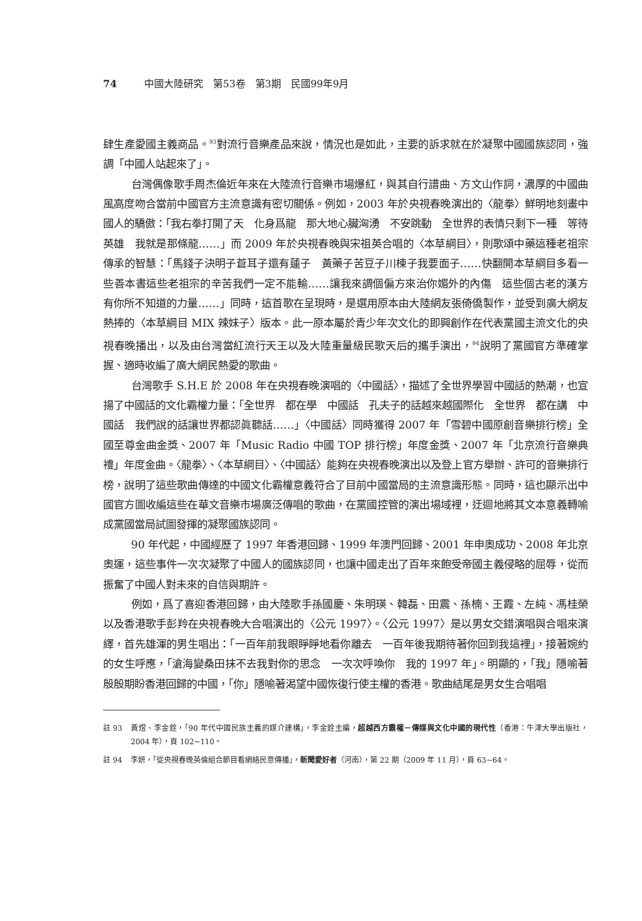74 中國大陸研究　第53卷　第3期　民國99年9月
肆生產愛國主義商品。<sup>93</sup>對流行音樂產品來說，情況也是如此，主要的訴求就在於凝聚中國國族認同，強調「中國人站起來了」。
台灣偶像歌手周杰倫近年來在大陸流行音樂市場爆紅，與其自行譜曲、方文山作詞，濃厚的中國曲風高度吻合當前中國官方主流意識有密切關係。例如，2003 年於央視春晚演出的〈龍拳〉鮮明地刻畫中國人的驕傲：「我右拳打開了天　化身爲龍　那大地心臟洶湧　不安跳動　全世界的表情只剩下一種　等待英雄　我就是那條龍……」而 2009 年於央視春晚與宋祖英合唱的〈本草綱目〉，則歌頌中藥這種老祖宗傳承的智慧：「馬錢子決明子蒼耳子還有蓮子　黃藥子苦豆子川楝子我要面子……快翻開本草綱目多看一些善本書這些老祖宗的辛苦我們一定不能輸……讓我來調個偏方來治你媚外的內傷　這些個古老的漢方　有你所不知道的力量……」同時，這首歌在呈現時，是選用原本由大陸網友張倚僑製作，並受到廣大網友熱捧的〈本草綱目 MIX 辣妹子〉版本。此一原本屬於青少年次文化的即興創作在代表黨國主流文化的央視春晚播出，以及由台灣當紅流行天王以及大陸重量級民歌天后的攜手演出，<sup>94</sup>說明了黨國官方準確掌握、適時收編了廣大網民熱愛的歌曲。
台灣歌手 S.H.E 於 2008 年在央視春晚演唱的〈中國話〉，描述了全世界學習中國話的熱潮，也宣揚了中國話的文化霸權力量：「全世界　都在學　中國話　孔夫子的話越來越國際化　全世界　都在講　中國話　我們說的話讓世界都認眞聽話……」〈中國話〉同時獲得 2007 年「雪碧中國原創音樂排行榜」全國至尊金曲金獎、2007 年「Music Radio 中國 TOP 排行榜」年度金獎、2007 年「北京流行音樂典禮」年度金曲。〈龍拳〉、〈本草綱目〉、〈中國話〉能夠在央視春晚演出以及登上官方舉辦、許可的音樂排行榜，說明了這些歌曲傳達的中國文化霸權意義符合了目前中國當局的主流意識形態。同時，這也顯示出中國官方圖收編這些在華文音樂市場廣泛傳唱的歌曲，在黨國控管的演出場域裡，迂迴地將其文本意義轉喻成黨國當局試圖發揮的凝聚國族認同。
90 年代起，中國經歷了 1997 年香港回歸、1999 年澳門回歸、2001 年申奧成功、2008 年北京奧運，這些事件一次次凝聚了中國人的國族認同，也讓中國走出了百年來飽受帝國主義侵略的屈辱，從而振奮了中國人對未來的自信與期許。
例如，爲了喜迎香港回歸，由大陸歌手孫國慶、朱明瑛、韓磊、田震、孫楠、王霞、左純、馮桂榮以及香港歌手彭羚在央視春晚大合唱演出的〈公元 1997〉。〈公元 1997〉是以男女交錯演唱與合唱來演繹，首先雄渾的男生唱出：「一百年前我眼睜睜地看你離去　一百年後我期待著你回到我這裡」，接著婉約的女生呼應，「滄海變桑田抹不去我對你的思念　一次次呼喚你　我的 1997 年」。明顯的，「我」隱喻著殷殷期盼香港回歸的中國，「你」隱喻著渴望中國恢復行使主權的香港。歌曲結尾是男女生合唱唱
註 93 黃煜、李金銓，「90 年代中國民族主義的媒介建構」，李金銓主編，超越西方霸權－傳媒與文化中國的現代性（香港：牛津大學出版社，2004 年），頁 102~110。
註 94 李妍，「從央視春晚英倫組合節目看網絡民意傳播」，新聞愛好者（河南），第 22 期（2009 年 11 月），頁 63~64。